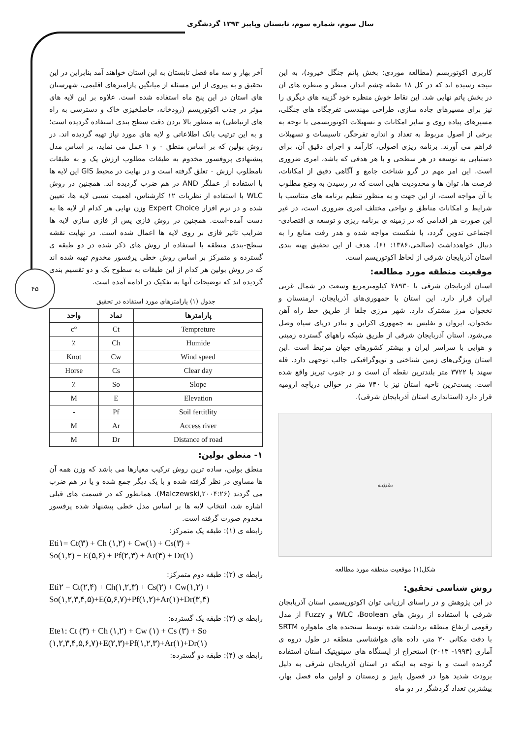سال سوم، شماره سوم، تابستان وپاییز ۱۳۹۳ گردشگری
۴۵
کاربری اکوتوریسم (مطالعه موردی: بخش پاتم جنگل خیرود)، به این نتیجه رسیده اند که در کل ۱۸ نقطه چشم انداز، منظر و منظره های آن در بخش پاتم نهایی شد. این نقاط خوش منظره خود گزینه های دیگری را نیز برای مسیرهای جاده سازی، طراحی مهندسی تفرجگاه های جنگلی، مسیرهای پیاده روی و سایر امکانات و تسهیلات اکوتوریسمی با توجه به برخی از اصول مربوط به تعداد و اندازه تفرجگر، تاسیسات و تسهیلات فراهم می آورند. برنامه ریزی اصولی، کارآمد و اجرای دقیق آن، برای دستیابی به توسعه در هر سطحی و با هر هدفی که باشد، امری ضروری است. این امر مهم در گرو شناخت جامع و آگاهی دقیق از امکانات، فرصت ها، توان ها و محدودیت هایی است که در رسیدن به وضع مطلوب با آن مواجه است، از این جهت و به منظور تنظیم برنامه های متناسب با شرایط و امکانات مناطق و نواحی مختلف امری ضروری است، در غیر این صورت هر اقدامی که در زمینه ی برنامه ریزی و توسعه ی اقتصادی- اجتماعی تدوین گردد، با شکست مواجه شده و هدر رفت منابع را به دنبال خواهدداشت (صالحی،۱۳۸۶: ۶۱). هدف از این تحقیق پهنه بندی استان آذربایجان شرقی از لحاظ اکوتوریسم است.
موقعیت منطقه مورد مطالعه:
استان آذربایجان شرقی با ۴۸۹۳۰ کیلومترمربع وسعت در شمال غربی ایران قرار دارد. این استان با جمهوری‌های آذربایجان، ارمنستان و نخجوان مرز مشترک دارد. شهر مرزی جلفا از طریق خط راه آهن نخجوان، ایروان و تفلیس به جمهوری اکراین و بنادر دریای سیاه وصل می‌شود. استان آذربایجان شرقی از طریق شبکه راههای گسترده زمینی و هوایی با سراسر ایران و بیشتر کشورهای جهان مرتبط است .این استان ویژگی‌های زمین شناختی و توپوگرافیکی جالب توجهی دارد. قله سهند با ۳۷۲۲ متر بلندترین نقطه آن است و در جنوب تبریز واقع شده است. پست‌ترین ناحیه استان نیز با ۷۴۰ متر در حوالی دریاچه ارومیه قرار دارد (استانداری استان آذربایجان شرقی).
نقشه
شکل(۱) موقعیت منطقه مورد مطالعه
روش شناسی تحقیق:
در این پژوهش و در راستای ارزیابی توان اکوتوریسمی استان آذربایجان شرقی با استفاده از روش های WLC ،Boolean و Fuzzy از مدل رقومی ارتفاع منطقه برداشت شده توسط سنجنده های ماهواره SRTM با دقت مکانی ۳۰ متر، داده های هواشناسی منطقه در طول دروه ی آماری (۱۹۹۳- ۲۰۱۳) استخراج از ایستگاه های سینوپتیک استان استفاده گردیده است و با توجه به اینکه در استان آذربایجان شرقی به دلیل برودت شدید هوا در فصول پاییز و زمستان و اولین ماه فصل بهار، بیشترین تعداد گردشگر در دو ماه
آخر بهار و سه ماه فصل تابستان به این استان خواهند آمد بنابراین در این تحقیق و به پیروی از این مسئله از میانگین پارامترهای اقلیمی، شهرستان های استان در این پنج ماه استفاده شده است. علاوه بر این لایه های موثر در جذب اکوتوریسم (رودخانه، حاصلخیزی خاک و دسترسی به راه های ارتباطی) به منظور بالا بردن دقت سطح بندی استفاده گردیده است؛ و به این ترتیب بانک اطلاعاتی و لایه های مورد نیاز تهیه گردیده اند. در روش بولین که بر اساس منطق ۰ و ۱ عمل می نماید، بر اساس مدل پیشنهادی پروفسور مخدوم به طبقات مطلوب ارزش یک و به طبقات نامطلوب ارزش ۰ تعلق گرفته است و در نهایت در محیط GIS این لایه ها با استفاده از عملگر AND در هم ضرب گردیده اند. همچنین در روش WLC با استفاده از نظریات ۱۲ کارشناس، اهمیت نسبی لایه ها، تعیین شده و در نرم افزار Expert Choice وزن نهایی هر کدام از لایه ها به دست آمده-است. همچنین در روش فازی پس از فازی سازی لایه ها ضرایب تاثیر فازی بر روی لایه ها اعمال شده است. در نهایت نقشه سطح-بندی منطقه با استفاده از روش های ذکر شده در دو طبقه ی گسترده و متمرکز بر اساس روش خطی پرفسور مخدوم تهیه شده اند که در روش بولین هر کدام از این طبقات به سطوح یک و دو تقسیم بندی گردیده اند که توضیحات آنها به تفکیک در ادامه آمده است.
جدول (۱) پارامترهای مورد استفاده در تحقیق
| پارامترها | نماد | واحد |
| --- | --- | --- |
| Tempreture | Ct | °c |
| Humide | Ch | ٪ |
| Wind speed | Cw | Knot |
| Clear day | Cs | Horse |
| Slope | So | ٪ |
| Elevation | E | M |
| Soil fertitlity | Pf | - |
| Access river | Ar | M |
| Distance of road | Dr | M |
۱- منطق بولین:
منطق بولین، ساده ترین روش ترکیب معیارها می باشد که وزن همه آن ها مساوی در نظر گرفته شده و با یک دیگر جمع شده و یا در هم ضرب می گردند (Malczewski,۲۰۰۴:۲۶). همانطور که در قسمت های قبلی اشاره شد، انتخاب لایه ها بر اساس مدل خطی پیشنهاد شده پرفسور مخدوم صورت گرفته است.
رابطه ی (۱): طبقه یک متمرکز:
Eti۱= Ct(۳) + Ch (۱,۲) + Cw(۱) + Cs(۳) +
So(۱,۲) + E(۵,۶) + Pf(۲,۳) + Ar(۴) + Dr(۱)
رابطه ی (۲): طبقه دوم متمرکز:
Eti۲ = Ct(۲,۴) + Ch(۱,۲,۳) + Cs(۲) + Cw(۱,۲) +
So(۱,۲,۳,۴,۵)+E(۵,۶,۷)+Pf(۱,۲)+Ar(۱)+Dr(۳,۴)
رابطه ی (۳): طبقه یک گسترده:
Ete۱: Ct (۳) + Ch (۱,۲) + Cw (۱) + Cs (۳) + So
(۱,۲,۳,۴,۵,۶,۷)+E(۲,۳)+Pf(۱,۲,۳)+Ar(۱)+Dr(۱)
رابطه ی (۴): طبقه دو گسترده: